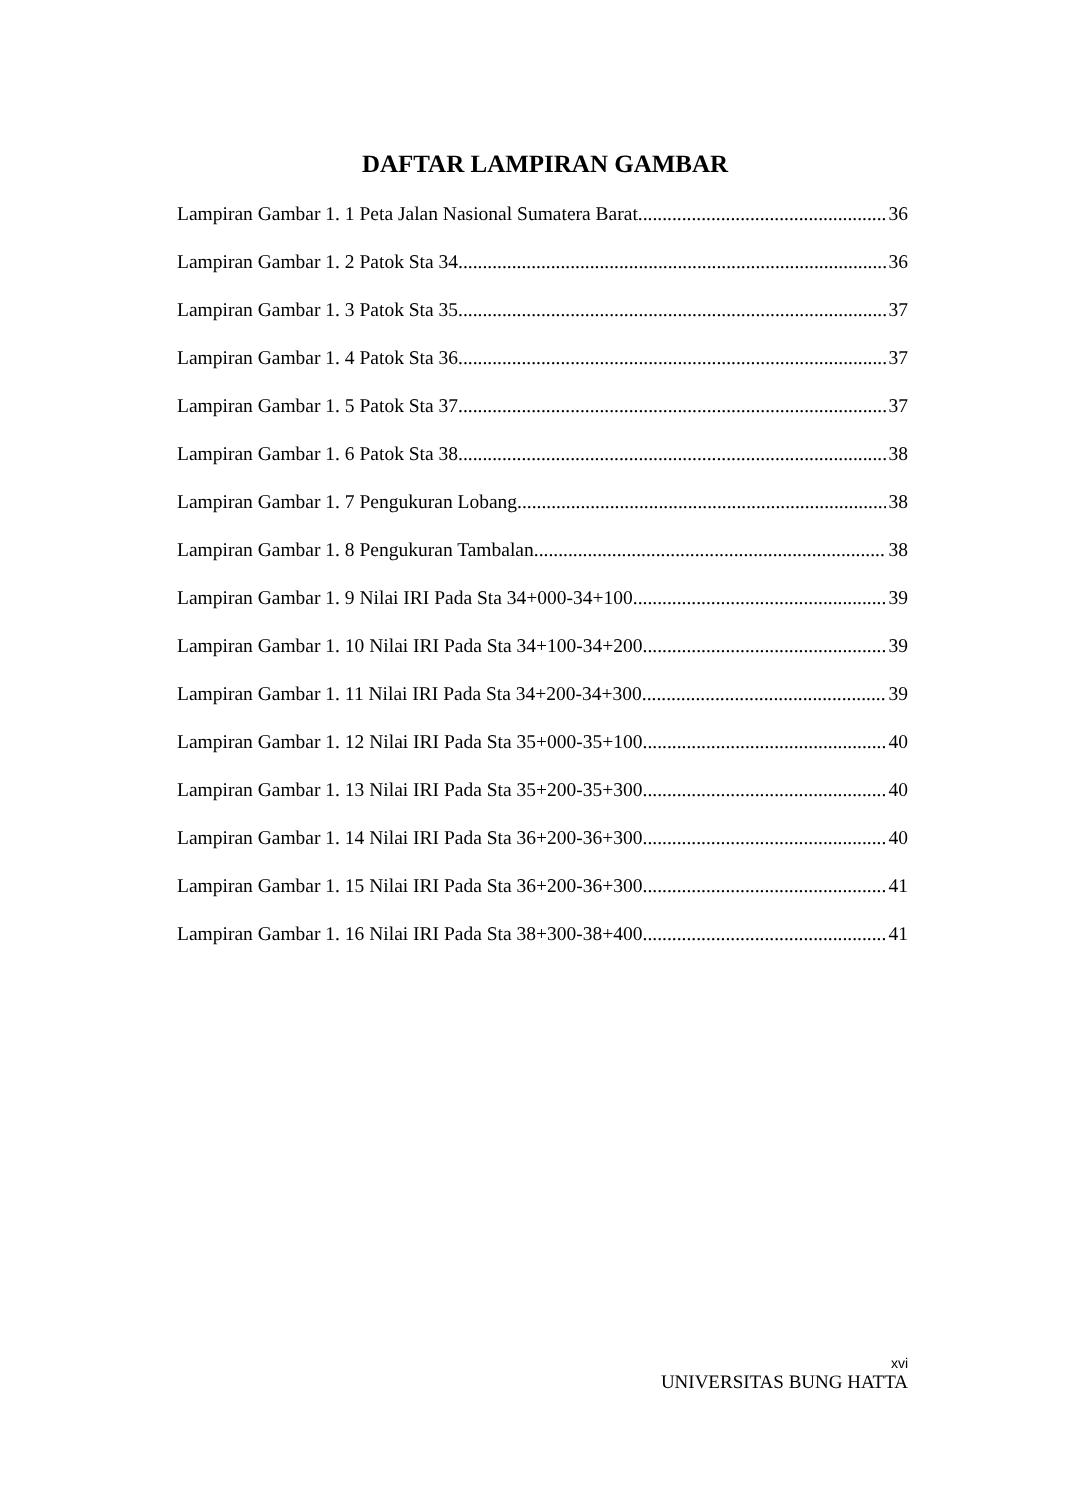DAFTAR LAMPIRAN GAMBAR
Lampiran Gambar 1. 1 Peta Jalan Nasional Sumatera Barat 36
Lampiran Gambar 1. 2 Patok Sta 34 36
Lampiran Gambar 1. 3 Patok Sta 35 37
Lampiran Gambar 1. 4 Patok Sta 36 37
Lampiran Gambar 1. 5 Patok Sta 37 37
Lampiran Gambar 1. 6 Patok Sta 38 38
Lampiran Gambar 1. 7 Pengukuran Lobang 38
Lampiran Gambar 1. 8 Pengukuran Tambalan 38
Lampiran Gambar 1. 9 Nilai IRI Pada Sta 34+000-34+100 39
Lampiran Gambar 1. 10 Nilai IRI Pada Sta 34+100-34+200 39
Lampiran Gambar 1. 11 Nilai IRI Pada Sta 34+200-34+300 39
Lampiran Gambar 1. 12 Nilai IRI Pada Sta 35+000-35+100 40
Lampiran Gambar 1. 13 Nilai IRI Pada Sta 35+200-35+300 40
Lampiran Gambar 1. 14 Nilai IRI Pada Sta 36+200-36+300 40
Lampiran Gambar 1. 15 Nilai IRI Pada Sta 36+200-36+300 41
Lampiran Gambar 1. 16 Nilai IRI Pada Sta 38+300-38+400 41
xvi
UNIVERSITAS BUNG HATTA